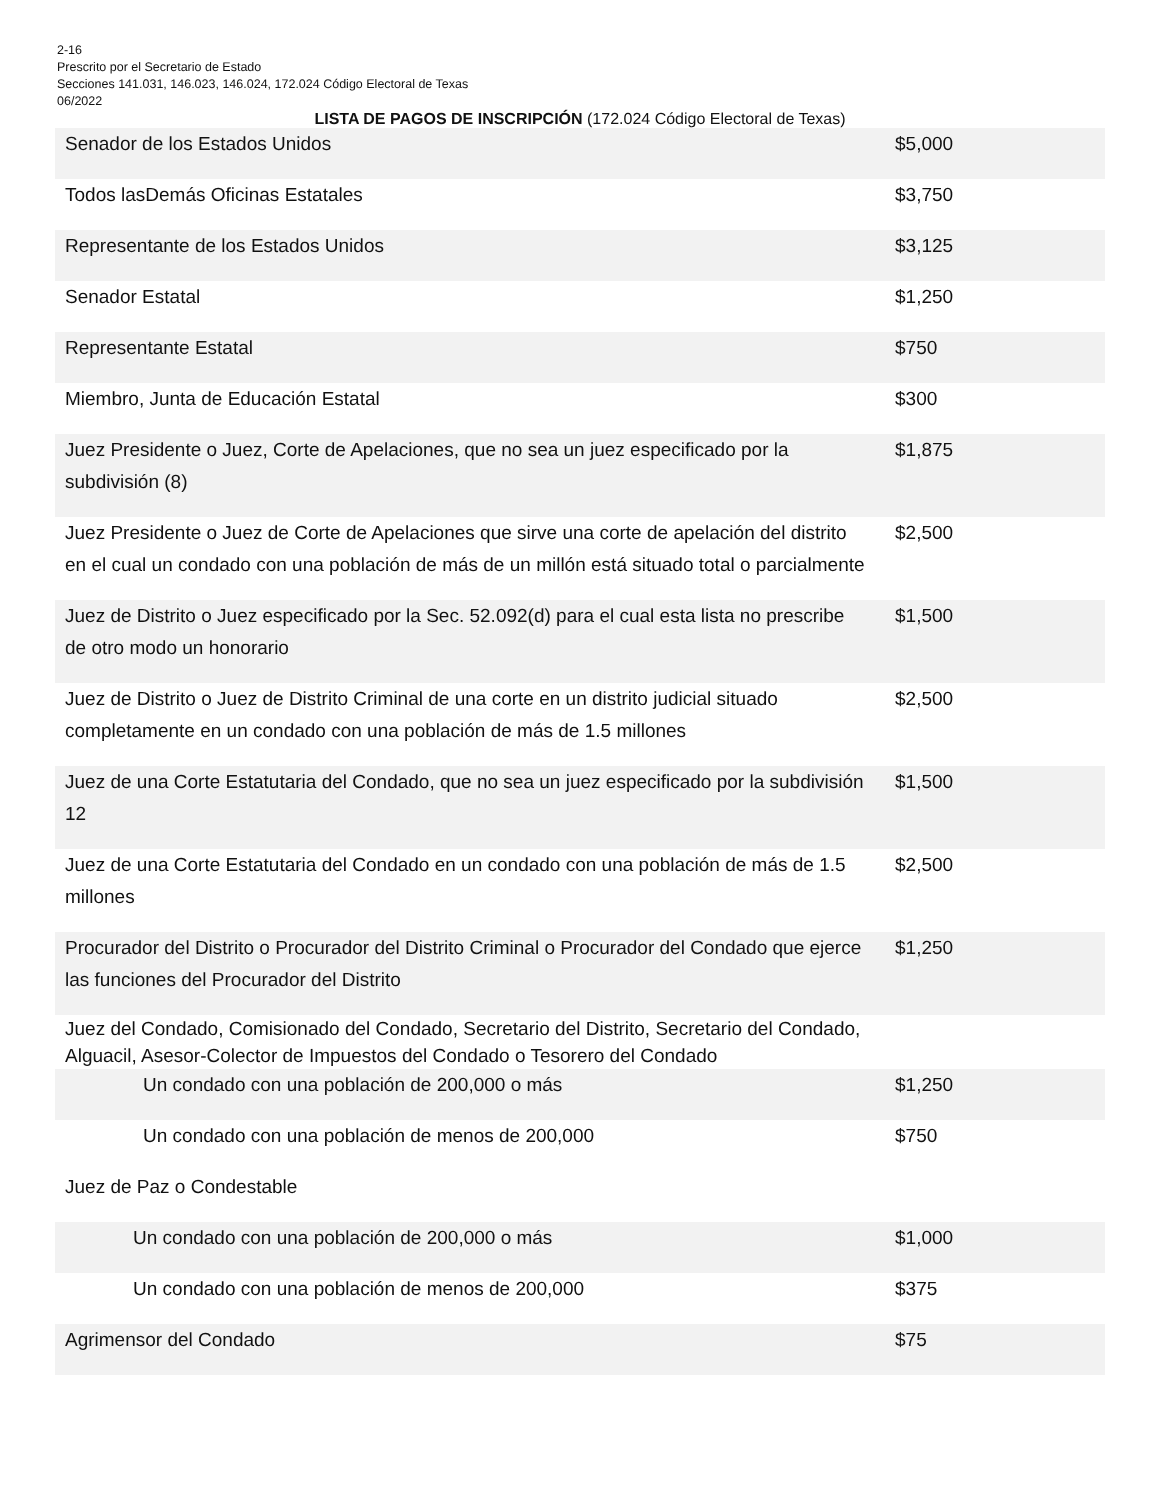2-16
Prescrito por el Secretario de Estado
Secciones 141.031, 146.023, 146.024, 172.024 Código Electoral de Texas
06/2022
LISTA DE PAGOS DE INSCRIPCIÓN (172.024 Código Electoral de Texas)
| Senador de los Estados Unidos | $5,000 |
| Todos lasDemás Oficinas Estatales | $3,750 |
| Representante de los Estados Unidos | $3,125 |
| Senador Estatal | $1,250 |
| Representante Estatal | $750 |
| Miembro, Junta de Educación Estatal | $300 |
| Juez Presidente o Juez, Corte de Apelaciones, que no sea un juez especificado por la subdivisión (8) | $1,875 |
| Juez Presidente o Juez de Corte de Apelaciones que sirve una corte de apelación del distrito en el cual un condado con una población de más de un millón está situado total o parcialmente | $2,500 |
| Juez de Distrito o Juez especificado por la Sec. 52.092(d) para el cual esta lista no prescribe de otro modo un honorario | $1,500 |
| Juez de Distrito o Juez de Distrito Criminal de una corte en un distrito judicial situado completamente en un condado con una población de más de 1.5 millones | $2,500 |
| Juez de una Corte Estatutaria del Condado, que no sea un juez especificado por la subdivisión 12 | $1,500 |
| Juez de una Corte Estatutaria del Condado en un condado con una población de más de 1.5 millones | $2,500 |
| Procurador del Distrito o Procurador del Distrito Criminal o Procurador del Condado que ejerce las funciones del Procurador del Distrito | $1,250 |
| Juez del Condado, Comisionado del Condado, Secretario del Distrito, Secretario del Condado, Alguacil, Asesor-Colector de Impuestos del Condado o Tesorero del Condado | |
| Un condado con una población de 200,000 o más | $1,250 |
| Un condado con una población de menos de 200,000 | $750 |
| Juez de Paz o Condestable | |
| Un condado con una población de 200,000 o más | $1,000 |
| Un condado con una población de menos de 200,000 | $375 |
| Agrimensor del Condado | $75 |